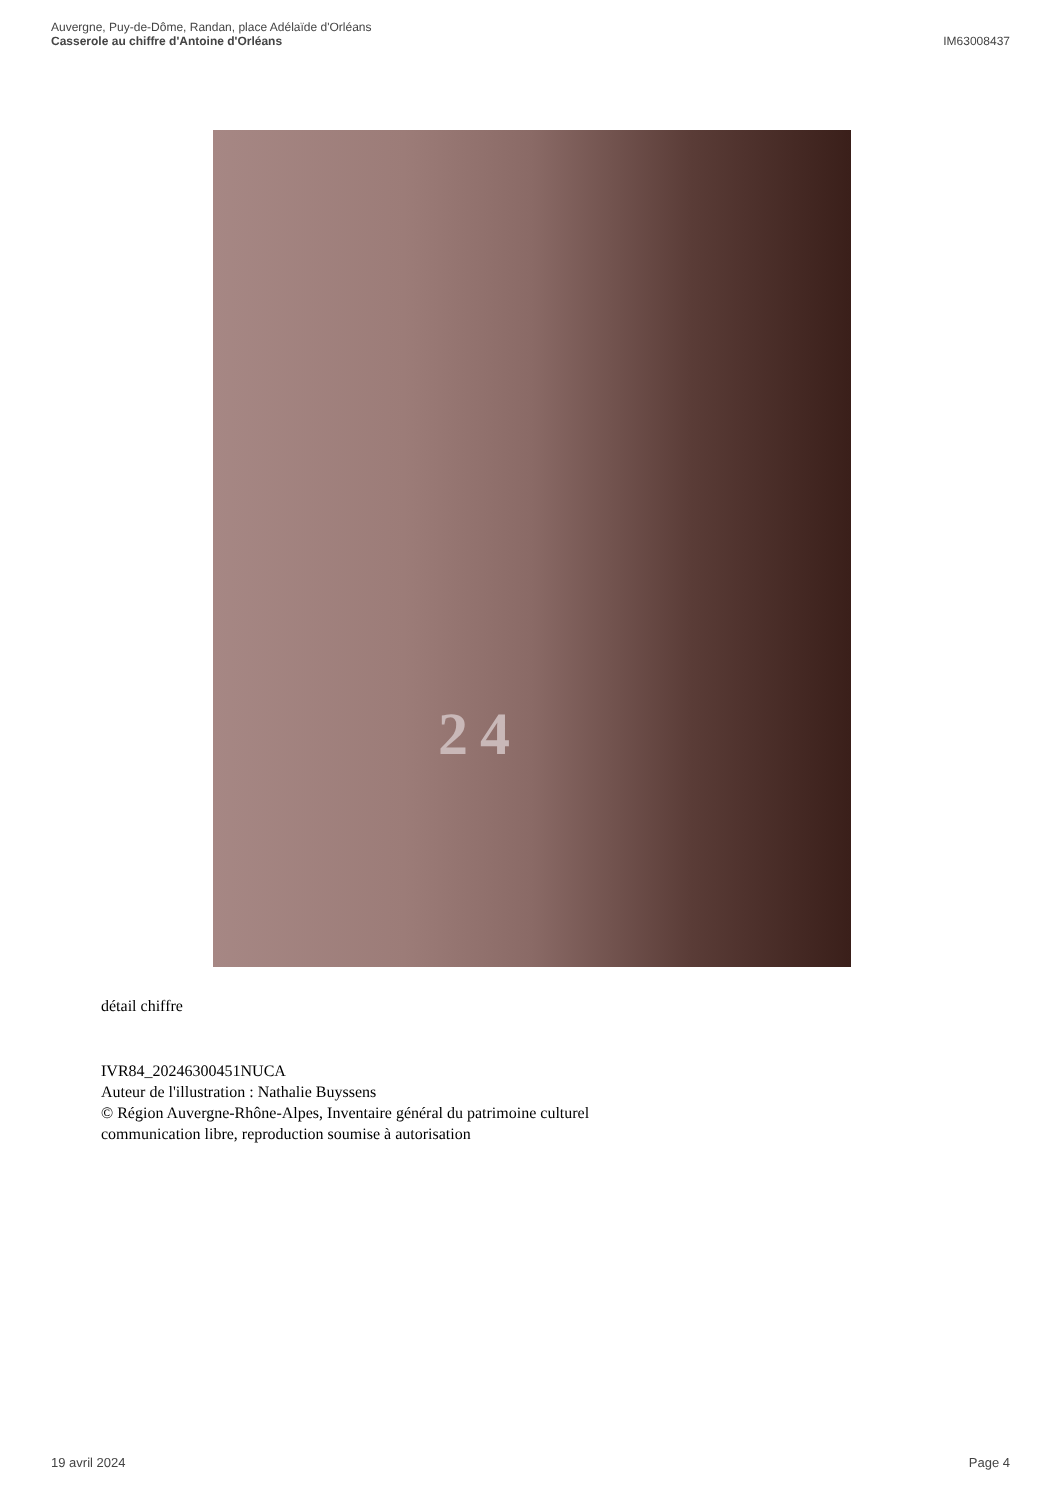Auvergne, Puy-de-Dôme, Randan, place Adélaïde d'Orléans
Casserole au chiffre d'Antoine d'Orléans IM63008437
24
détail chiffre
IVR84_20246300451NUCA
Auteur de l'illustration : Nathalie Buyssens
© Région Auvergne-Rhône-Alpes, Inventaire général du patrimoine culturel
communication libre, reproduction soumise à autorisation
19 avril 2024 Page 4